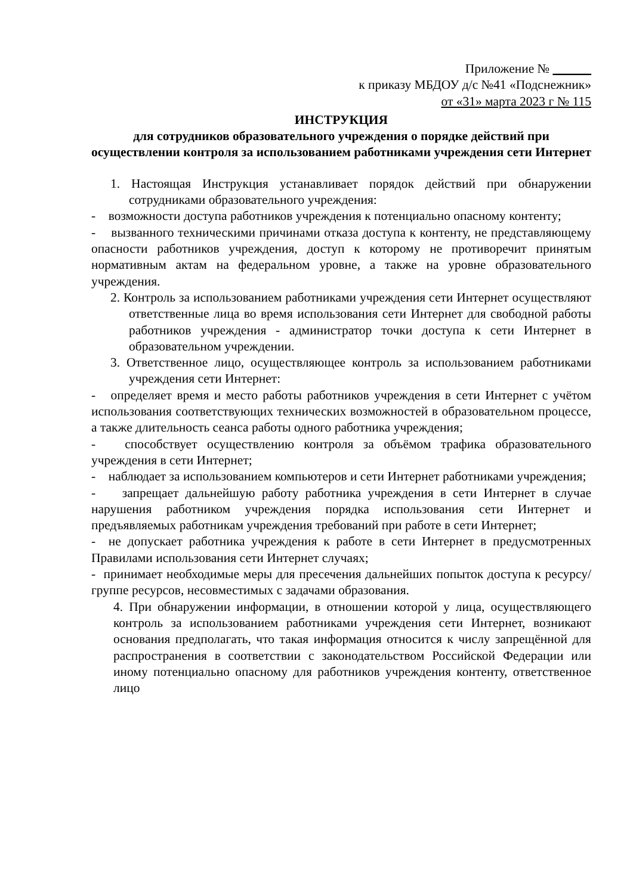Приложение № ______
к приказу МБДОУ д/с №41 «Подснежник»
от «31» марта 2023 г № 115
ИНСТРУКЦИЯ
для сотрудников образовательного учреждения о порядке действий при осуществлении контроля за использованием работниками учреждения сети Интернет
1. Настоящая Инструкция устанавливает порядок действий при обнаружении сотрудниками образовательного учреждения:
- возможности доступа работников учреждения к потенциально опасному контенту;
- вызванного техническими причинами отказа доступа к контенту, не представляющему опасности работников учреждения, доступ к которому не противоречит принятым нормативным актам на федеральном уровне, а также на уровне образовательного учреждения.
2. Контроль за использованием работниками учреждения сети Интернет осуществляют ответственные лица во время использования сети Интернет для свободной работы работников учреждения - администратор точки доступа к сети Интернет в образовательном учреждении.
3. Ответственное лицо, осуществляющее контроль за использованием работниками учреждения сети Интернет:
- определяет время и место работы работников учреждения в сети Интернет с учётом использования соответствующих технических возможностей в образовательном процессе, а также длительность сеанса работы одного работника учреждения;
- способствует осуществлению контроля за объёмом трафика образовательного учреждения в сети Интернет;
- наблюдает за использованием компьютеров и сети Интернет работниками учреждения;
- запрещает дальнейшую работу работника учреждения в сети Интернет в случае нарушения работником учреждения порядка использования сети Интернет и предъявляемых работникам учреждения требований при работе в сети Интернет;
- не допускает работника учреждения к работе в сети Интернет в предусмотренных Правилами использования сети Интернет случаях;
- принимает необходимые меры для пресечения дальнейших попыток доступа к ресурсу/группе ресурсов, несовместимых с задачами образования.
4. При обнаружении информации, в отношении которой у лица, осуществляющего контроль за использованием работниками учреждения сети Интернет, возникают основания предполагать, что такая информация относится к числу запрещённой для распространения в соответствии с законодательством Российской Федерации или иному потенциально опасному для работников учреждения контенту, ответственное лицо